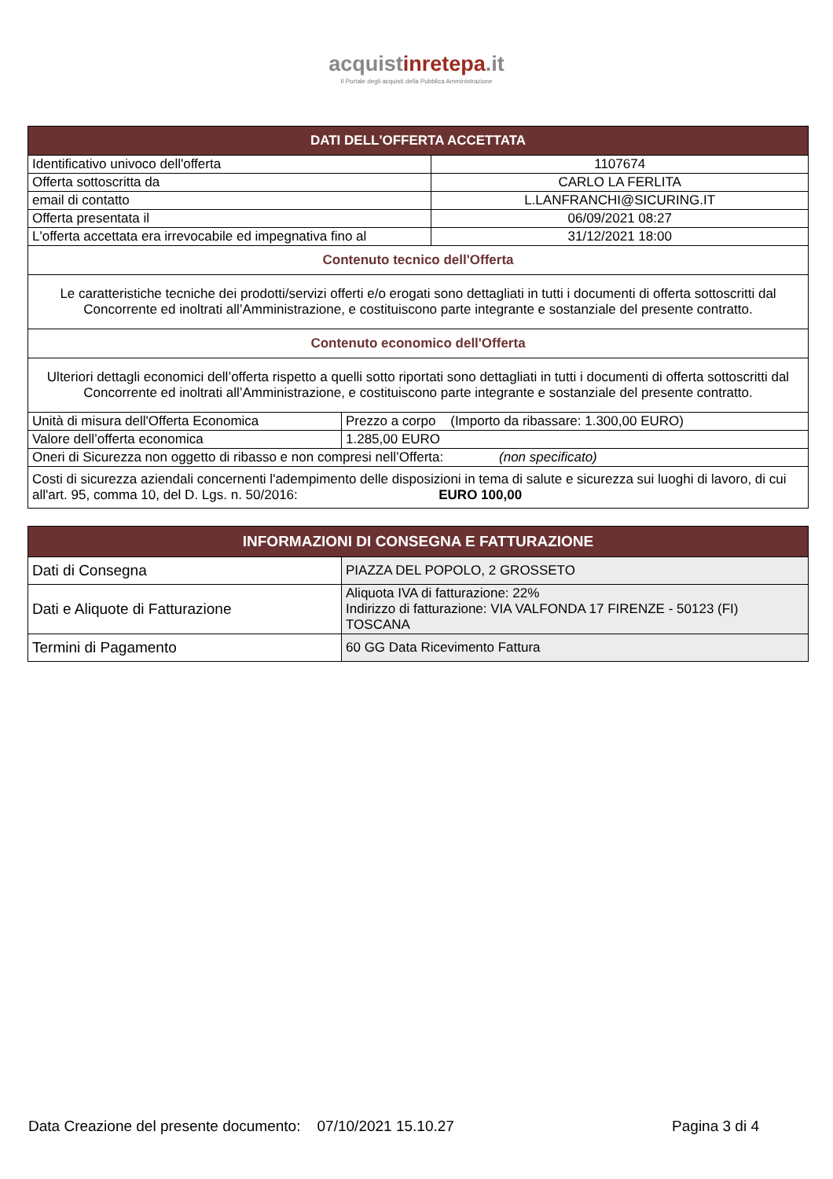acquistinrete pa.it
Il Portale degli acquisti della Pubblica Amministrazione
| DATI DELL'OFFERTA ACCETTATA | | |
| --- | --- | --- |
| Identificativo univoco dell'offerta | | 1107674 |
| Offerta sottoscritta da | | CARLO LA FERLITA |
| email di contatto | | L.LANFRANCHI@SICURING.IT |
| Offerta presentata il | | 06/09/2021 08:27 |
| L'offerta accettata era irrevocabile ed impegnativa fino al | | 31/12/2021 18:00 |
| Contenuto tecnico dell'Offerta | | |
| Le caratteristiche tecniche dei prodotti/servizi offerti e/o erogati sono dettagliati in tutti i documenti di offerta sottoscritti dal Concorrente ed inoltrati all’Amministrazione, e costituiscono parte integrante e sostanziale del presente contratto. | | |
| Contenuto economico dell'Offerta | | |
| Ulteriori dettagli economici dell’offerta rispetto a quelli sotto riportati sono dettagliati in tutti i documenti di offerta sottoscritti dal Concorrente ed inoltrati all’Amministrazione, e costituiscono parte integrante e sostanziale del presente contratto. | | |
| Unità di misura dell'Offerta Economica | Prezzo a corpo (Importo da ribassare: 1.300,00 EURO) | |
| Valore dell’offerta economica | 1.285,00 EURO | |
| Oneri di Sicurezza non oggetto di ribasso e non compresi nell’Offerta: (non specificato) | | |
| Costi di sicurezza aziendali concernenti l'adempimento delle disposizioni in tema di salute e sicurezza sui luoghi di lavoro, di cui all'art. 95, comma 10, del D. Lgs. n. 50/2016: EURO 100,00 | | |
| INFORMAZIONI DI CONSEGNA E FATTURAZIONE | |
| --- | --- |
| Dati di Consegna | PIAZZA DEL POPOLO, 2 GROSSETO |
| Dati e Aliquote di Fatturazione | Aliquota IVA di fatturazione: 22% Indirizzo di fatturazione: VIA VALFONDA 17 FIRENZE - 50123 (FI) TOSCANA |
| Termini di Pagamento | 60 GG Data Ricevimento Fattura |
Data Creazione del presente documento: 07/10/2021 15.10.27
Pagina 3 di 4